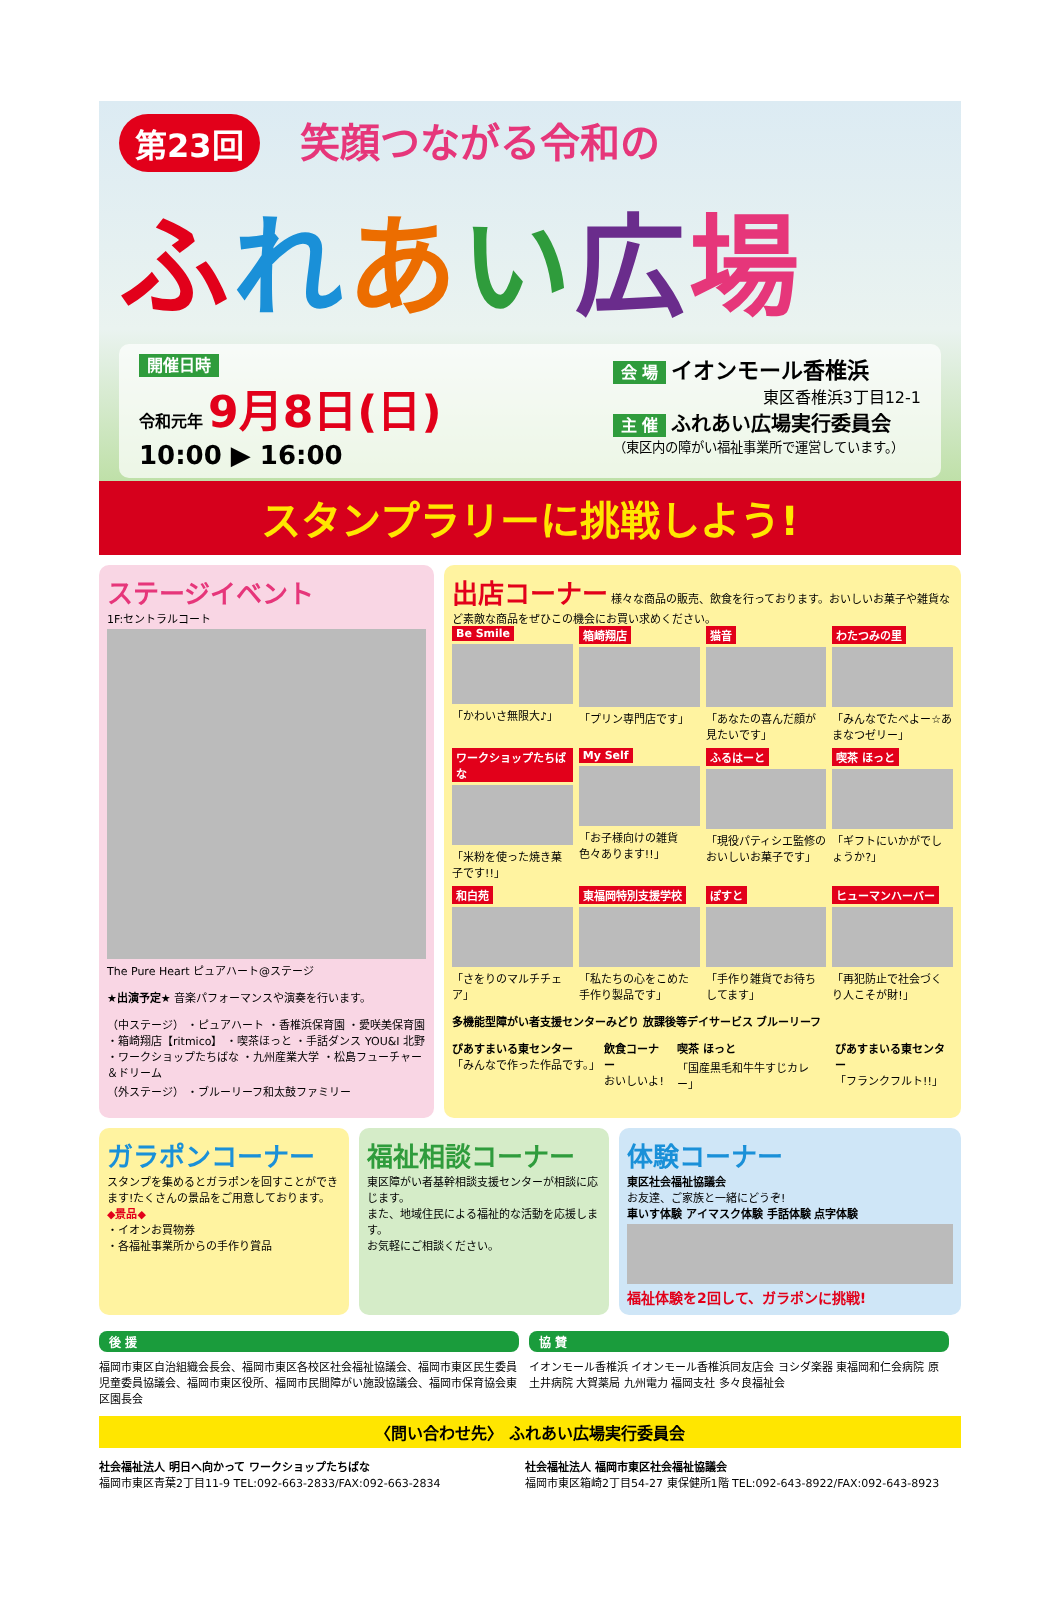第23回 笑顔つながる令和の
ふれあい広場
開催日時
令和元年 9月8日(日)
10:00 ▶ 16:00
会 場 イオンモール香椎浜
東区香椎浜3丁目12-1
主 催 ふれあい広場実行委員会
（東区内の障がい福祉事業所で運営しています。）
スタンプラリーに挑戦しよう!
ステージイベント
1F:セントラルコート
The Pure Heart ピュアハート@ステージ
★出演予定★ 音楽パフォーマンスや演奏を行います。
（中ステージ） ・ピュアハート ・香椎浜保育園 ・愛咲美保育園 ・箱崎翔店【ritmico】 ・喫茶ほっと ・手話ダンス YOU&I 北野 ・ワークショップたちばな ・九州産業大学 ・松島フューチャー＆ドリーム
（外ステージ） ・ブルーリーフ和太鼓ファミリー
出店コーナー 様々な商品の販売、飲食を行っております。おいしいお菓子や雑貨など素敵な商品をぜひこの機会にお買い求めください。
Be Smile
「かわいさ無限大♪」
箱崎翔店
「プリン専門店です」
猫音
「あなたの喜んだ顔が見たいです」
わたつみの里
「みんなでたべよー☆あまなつゼリー」
ワークショップたちばな
「米粉を使った焼き菓子です!!」
My Self
「お子様向けの雑貨色々あります!!」
ふるはーと
「現役パティシエ監修のおいしいお菓子です」
喫茶 ほっと
「ギフトにいかがでしょうか?」
和白苑
「さをりのマルチチェア」
東福岡特別支援学校
「私たちの心をこめた手作り製品です」
ぽすと
「手作り雑貨でお待ちしてます」
ヒューマンハーバー
「再犯防止で社会づくり人こそが財!」
多機能型障がい者支援センターみどり 放課後等デイサービス ブルーリーフ
ぴあすまいる東センター
「みんなで作った作品です。」
飲食コーナー
おいしいよ!
喫茶 ほっと
「国産黒毛和牛牛すじカレー」
ぴあすまいる東センター
「フランクフルト!!」
ガラポンコーナー
スタンプを集めるとガラポンを回すことができます!たくさんの景品をご用意しております。
◆景品◆
・イオンお買物券
・各福祉事業所からの手作り賞品
福祉相談コーナー
東区障がい者基幹相談支援センターが相談に応じます。
また、地域住民による福祉的な活動を応援します。
お気軽にご相談ください。
体験コーナー
東区社会福祉協議会
お友達、ご家族と一緒にどうぞ!
車いす体験 アイマスク体験 手話体験 点字体験
福祉体験を2回して、ガラポンに挑戦!
後 援
福岡市東区自治組織会長会、福岡市東区各校区社会福祉協議会、福岡市東区民生委員児童委員協議会、福岡市東区役所、福岡市民間障がい施設協議会、福岡市保育協会東区園長会
協 賛
イオンモール香椎浜 イオンモール香椎浜同友店会 ヨシダ楽器 東福岡和仁会病院 原土井病院 大賀薬局 九州電力 福岡支社 多々良福祉会
〈問い合わせ先〉 ふれあい広場実行委員会
社会福祉法人 明日へ向かって ワークショップたちばな
福岡市東区青葉2丁目11-9 TEL:092-663-2833/FAX:092-663-2834
社会福祉法人 福岡市東区社会福祉協議会
福岡市東区箱崎2丁目54-27 東保健所1階 TEL:092-643-8922/FAX:092-643-8923